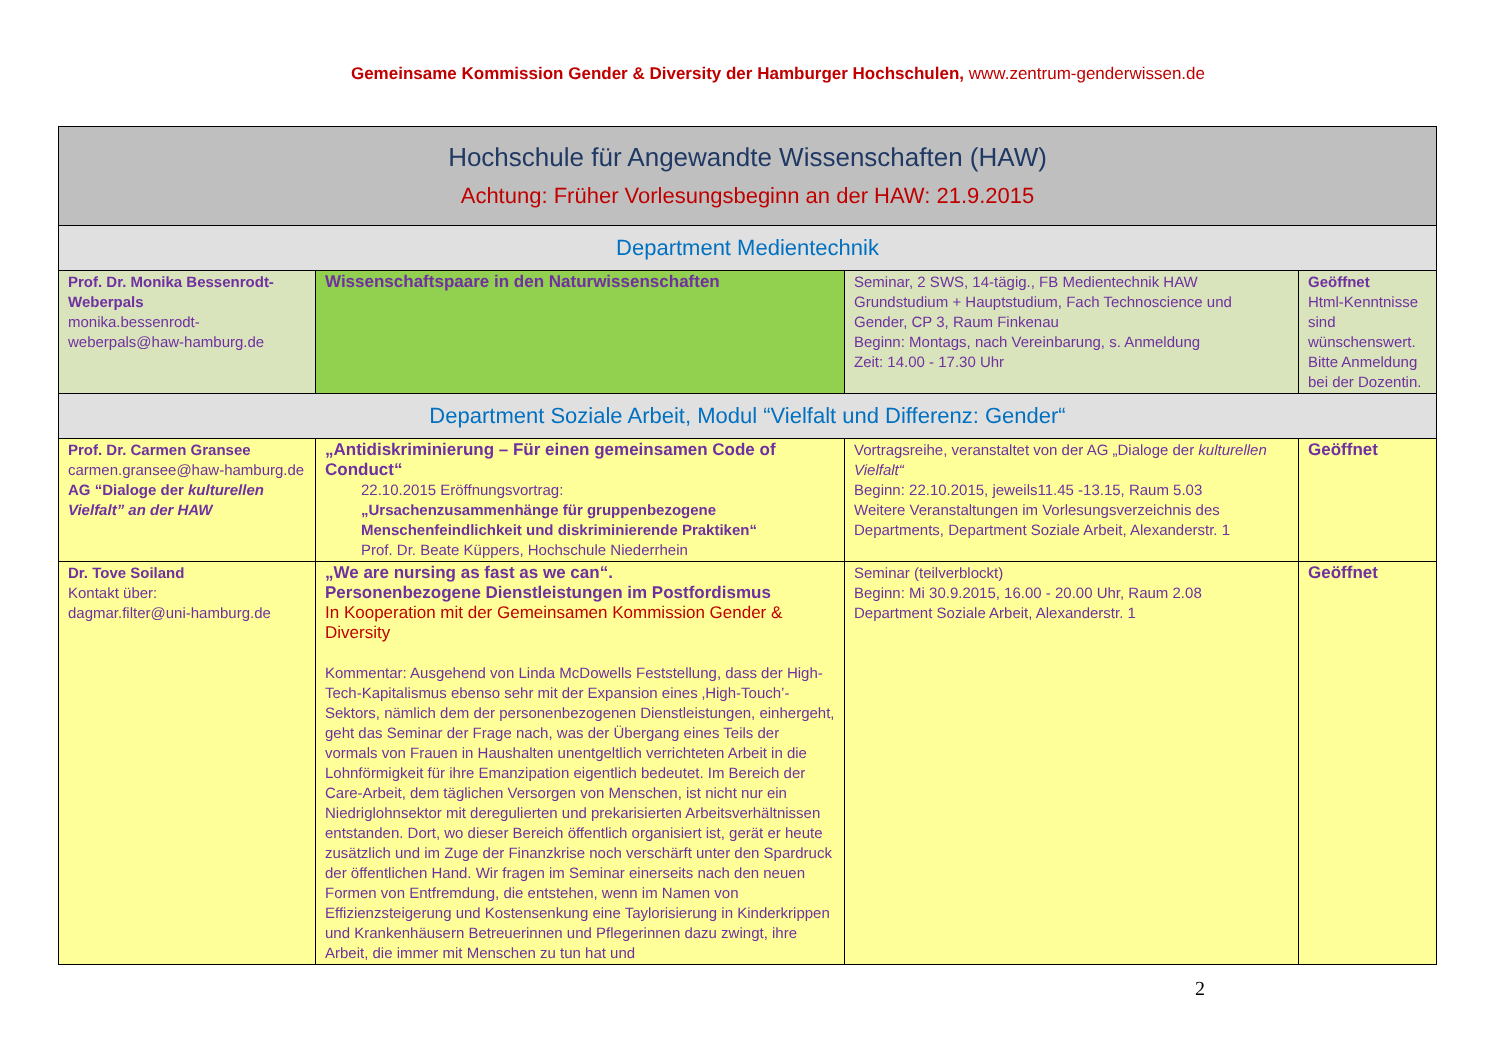Gemeinsame Kommission Gender & Diversity der Hamburger Hochschulen, www.zentrum-genderwissen.de
| Hochschule für Angewandte Wissenschaften (HAW) Achtung: Früher Vorlesungsbeginn an der HAW: 21.9.2015 | | | |
| Department Medientechnik | | | |
| Prof. Dr. Monika Bessenrodt-Weberpals monika.bessenrodt-weberpals@haw-hamburg.de | Wissenschaftspaare in den Naturwissenschaften | Seminar, 2 SWS, 14-tägig., FB Medientechnik HAW Grundstudium + Hauptstudium, Fach Technoscience und Gender, CP 3, Raum Finkenau Beginn: Montags, nach Vereinbarung, s. Anmeldung Zeit: 14.00 - 17.30 Uhr | Geöffnet Html-Kenntnisse sind wünschenswert. Bitte Anmeldung bei der Dozentin. |
| Department Soziale Arbeit, Modul “Vielfalt und Differenz: Gender“ | | | |
| Prof. Dr. Carmen Gransee carmen.gransee@haw-hamburg.de AG “Dialoge der kulturellen Vielfalt” an der HAW | „Antidiskriminierung – Für einen gemeinsamen Code of Conduct“ 22.10.2015 Eröffnungsvortrag: „Ursachenzusammenhänge für gruppenbezogene Menschenfeindlichkeit und diskriminierende Praktiken“ Prof. Dr. Beate Küppers, Hochschule Niederrhein | Vortragsreihe, veranstaltet von der AG „Dialoge der kulturellen Vielfalt“ Beginn: 22.10.2015, jeweils11.45 -13.15, Raum 5.03 Weitere Veranstaltungen im Vorlesungsverzeichnis des Departments, Department Soziale Arbeit, Alexanderstr. 1 | Geöffnet |
| Dr. Tove Soiland Kontakt über: dagmar.filter@uni-hamburg.de | „We are nursing as fast as we can“. Personenbezogene Dienstleistungen im Postfordismus In Kooperation mit der Gemeinsamen Kommission Gender & Diversity Kommentar: Ausgehend von Linda McDowells Feststellung, dass der High-Tech-Kapitalismus ebenso sehr mit der Expansion eines ‚High-Touch’-Sektors, nämlich dem der personenbezogenen Dienstleistungen, einhergeht, geht das Seminar der Frage nach, was der Übergang eines Teils der vormals von Frauen in Haushalten unentgeltlich verrichteten Arbeit in die Lohnförmigkeit für ihre Emanzipation eigentlich bedeutet. Im Bereich der Care-Arbeit, dem täglichen Versorgen von Menschen, ist nicht nur ein Niedriglohnsektor mit deregulierten und prekarisierten Arbeitsverhältnissen entstanden. Dort, wo dieser Bereich öffentlich organisiert ist, gerät er heute zusätzlich und im Zuge der Finanzkrise noch verschärft unter den Spardruck der öffentlichen Hand. Wir fragen im Seminar einerseits nach den neuen Formen von Entfremdung, die entstehen, wenn im Namen von Effizienzsteigerung und Kostensenkung eine Taylorisierung in Kinderkrippen und Krankenhäusern Betreuerinnen und Pflegerinnen dazu zwingt, ihre Arbeit, die immer mit Menschen zu tun hat und | Seminar (teilverblockt) Beginn: Mi 30.9.2015, 16.00 - 20.00 Uhr, Raum 2.08 Department Soziale Arbeit, Alexanderstr. 1 | Geöffnet |
2